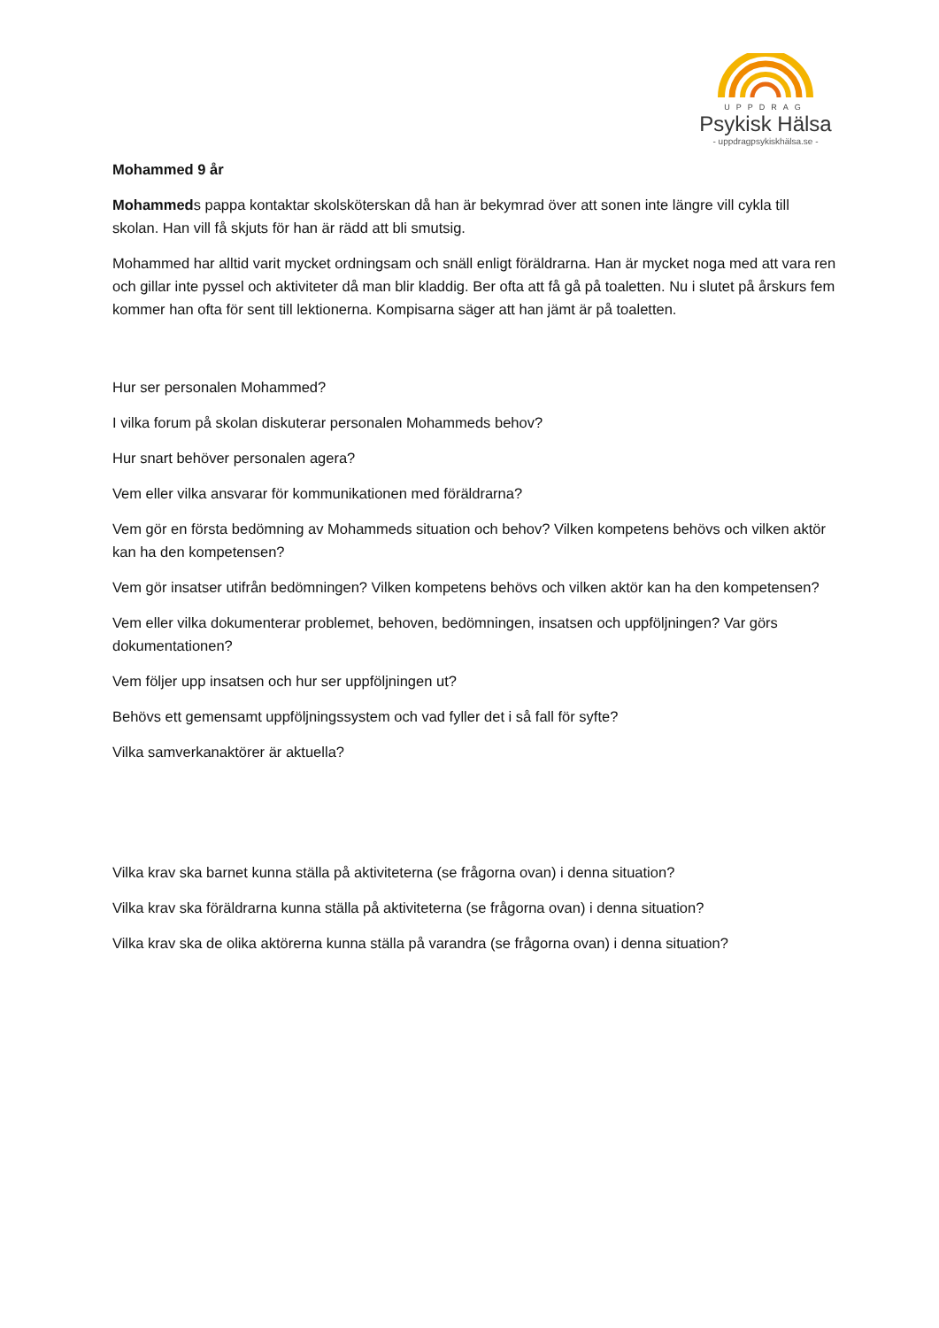UPPDRAG
Psykisk Hälsa
- uppdragpsykiskhälsa.se -
Mohammed 9 år
Mohammeds pappa kontaktar skolsköterskan då han är bekymrad över att sonen inte längre vill cykla till skolan. Han vill få skjuts för han är rädd att bli smutsig.
Mohammed har alltid varit mycket ordningsam och snäll enligt föräldrarna. Han är mycket noga med att vara ren och gillar inte pyssel och aktiviteter då man blir kladdig. Ber ofta att få gå på toaletten. Nu i slutet på årskurs fem kommer han ofta för sent till lektionerna. Kompisarna säger att han jämt är på toaletten.
Hur ser personalen Mohammed?
I vilka forum på skolan diskuterar personalen Mohammeds behov?
Hur snart behöver personalen agera?
Vem eller vilka ansvarar för kommunikationen med föräldrarna?
Vem gör en första bedömning av Mohammeds situation och behov? Vilken kompetens behövs och vilken aktör kan ha den kompetensen?
Vem gör insatser utifrån bedömningen? Vilken kompetens behövs och vilken aktör kan ha den kompetensen?
Vem eller vilka dokumenterar problemet, behoven, bedömningen, insatsen och uppföljningen? Var görs dokumentationen?
Vem följer upp insatsen och hur ser uppföljningen ut?
Behövs ett gemensamt uppföljningssystem och vad fyller det i så fall för syfte?
Vilka samverkanaktörer är aktuella?
Vilka krav ska barnet kunna ställa på aktiviteterna (se frågorna ovan) i denna situation?
Vilka krav ska föräldrarna kunna ställa på aktiviteterna (se frågorna ovan) i denna situation?
Vilka krav ska de olika aktörerna kunna ställa på varandra (se frågorna ovan) i denna situation?